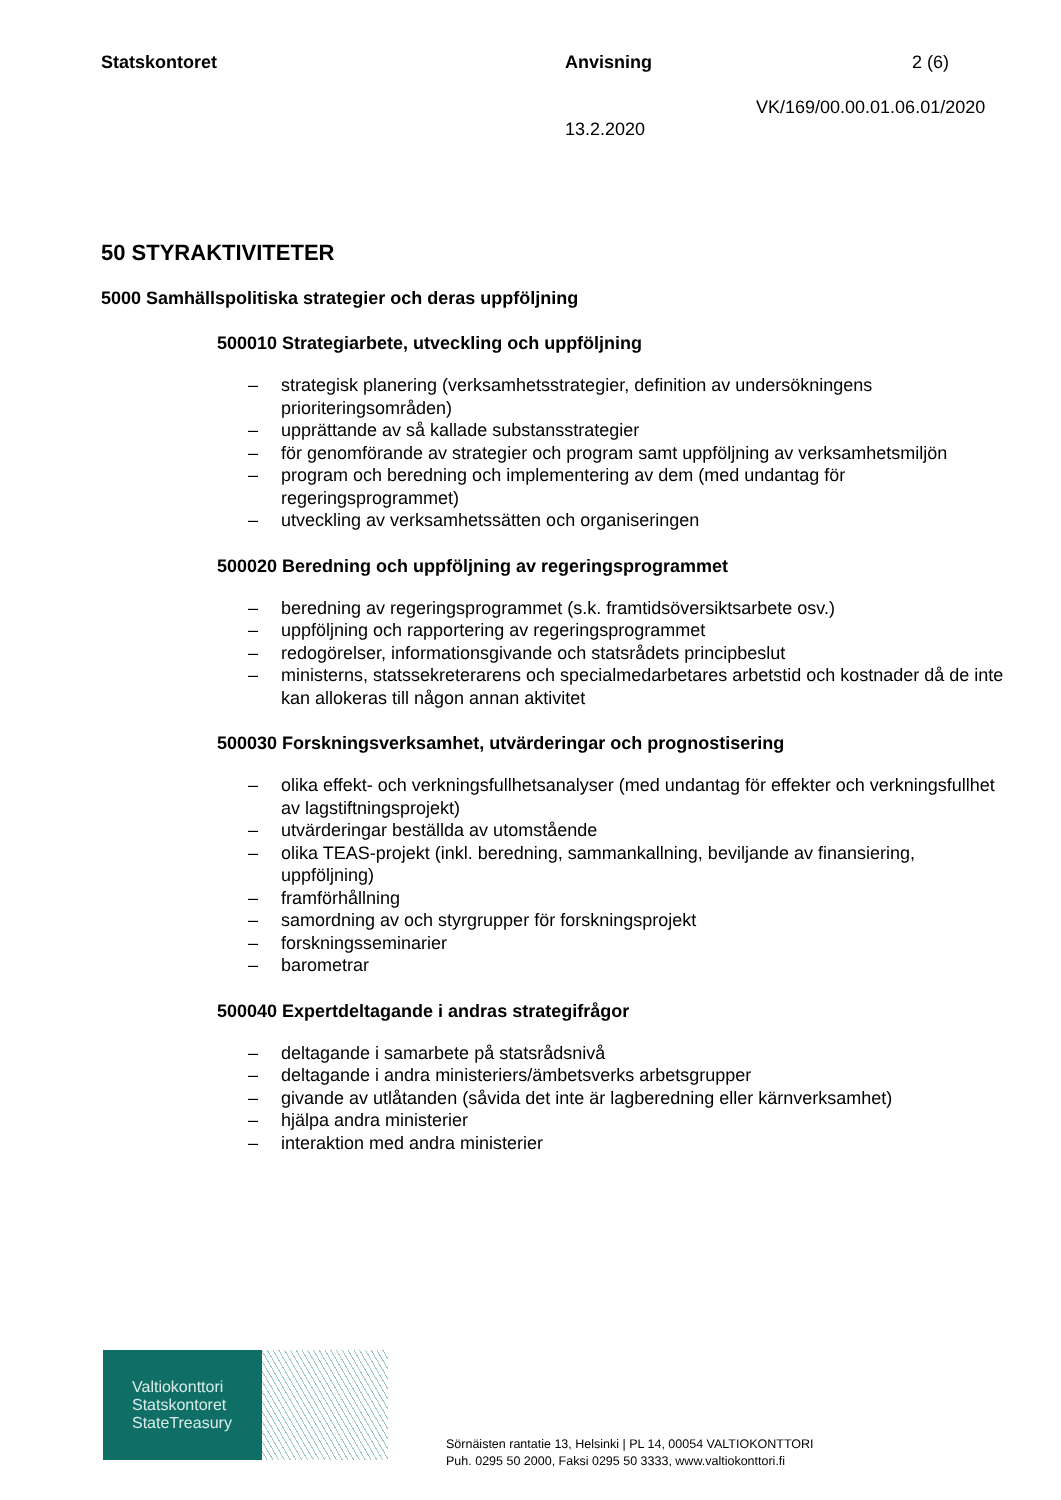Statskontoret Anvisning 2 (6)
VK/169/00.00.01.06.01/2020
13.2.2020
50 STYRAKTIVITETER
5000 Samhällspolitiska strategier och deras uppföljning
500010 Strategiarbete, utveckling och uppföljning
– strategisk planering (verksamhetsstrategier, definition av undersökningens prioriteringsområden)
– upprättande av så kallade substansstrategier
– för genomförande av strategier och program samt uppföljning av verksamhetsmiljön
– program och beredning och implementering av dem (med undantag för regeringsprogrammet)
– utveckling av verksamhetssätten och organiseringen
500020 Beredning och uppföljning av regeringsprogrammet
– beredning av regeringsprogrammet (s.k. framtidsöversiktsarbete osv.)
– uppföljning och rapportering av regeringsprogrammet
– redogörelser, informationsgivande och statsrådets principbeslut
– ministerns, statssekreterarens och specialmedarbetares arbetstid och kostnader då de inte kan allokeras till någon annan aktivitet
500030 Forskningsverksamhet, utvärderingar och prognostisering
– olika effekt- och verkningsfullhetsanalyser (med undantag för effekter och verkningsfullhet av lagstiftningsprojekt)
– utvärderingar beställda av utomstående
– olika TEAS-projekt (inkl. beredning, sammankallning, beviljande av finansiering, uppföljning)
– framförhållning
– samordning av och styrgrupper för forskningsprojekt
– forskningsseminarier
– barometrar
500040 Expertdeltagande i andras strategifrågor
– deltagande i samarbete på statsrådsnivå
– deltagande i andra ministeriers/ämbetsverks arbetsgrupper
– givande av utlåtanden (såvida det inte är lagberedning eller kärnverksamhet)
– hjälpa andra ministerier
– interaktion med andra ministerier
Valtiokonttori
Statskontoret
StateTreasury
Sörnäisten rantatie 13, Helsinki | PL 14, 00054 VALTIOKONTTORI
Puh. 0295 50 2000, Faksi 0295 50 3333, www.valtiokonttori.fi